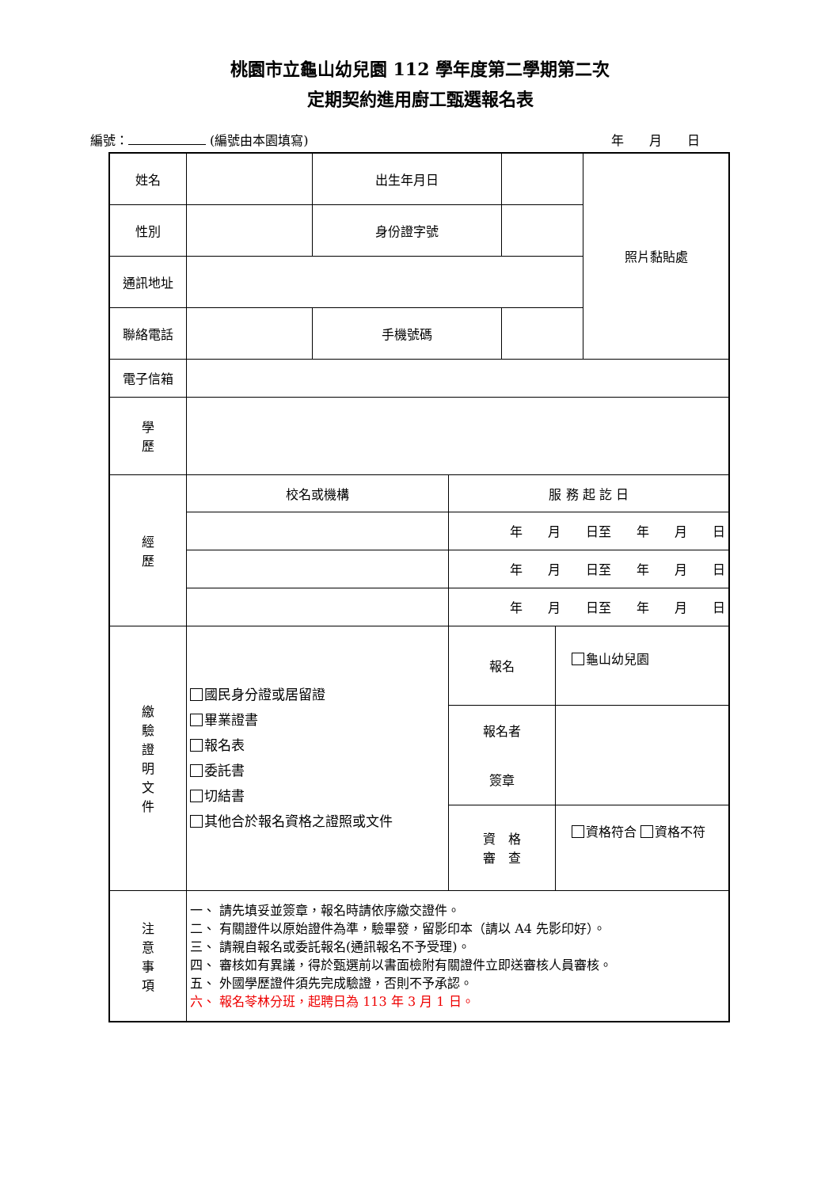桃園市立龜山幼兒園 112 學年度第二學期第二次
定期契約進用廚工甄選報名表
編號： (編號由本園填寫) 年　　月　　日
| 姓名 | | 出生年月日 | | | | 照片黏貼處 |
| 性別 | | 身份證字號 | | | | |
| 通訊地址 | | | | | | |
| 聯絡電話 | | 手機號碼 | | | | |
| 電子信箱 | | | | | | |
| 學 歷 | | | | | | |
| 經 歷 | 校名或機構 | | 服 務 起 訖 日 | | | |
| | | | 年 月 日至 年 月 日 | | | |
| | | | 年 月 日至 年 月 日 | | | |
| | | | 年 月 日至 年 月 日 | | | |
| 繳 驗 證 明 文 件 | 國民身分證或居留證 畢業證書 報名表 委託書 切結書 其他合於報名資格之證照或文件 | | 報名 | | 龜山幼兒園 | |
| | | | 報名者 簽章 | | | |
| | | | 資 格 審 查 | | 資格符合 資格不符 | |
| 注 意 事 項 | 一、 請先填妥並簽章，報名時請依序繳交證件。 二、 有關證件以原始證件為準，驗畢發，留影印本（請以 A4 先影印好）。 三、 請親自報名或委託報名(通訊報名不予受理)。 四、 審核如有異議，得於甄選前以書面檢附有關證件立即送審核人員審核。 五、 外國學歷證件須先完成驗證，否則不予承認。 六、 報名苓林分班，起聘日為 113 年 3 月 1 日。 | | | | | |